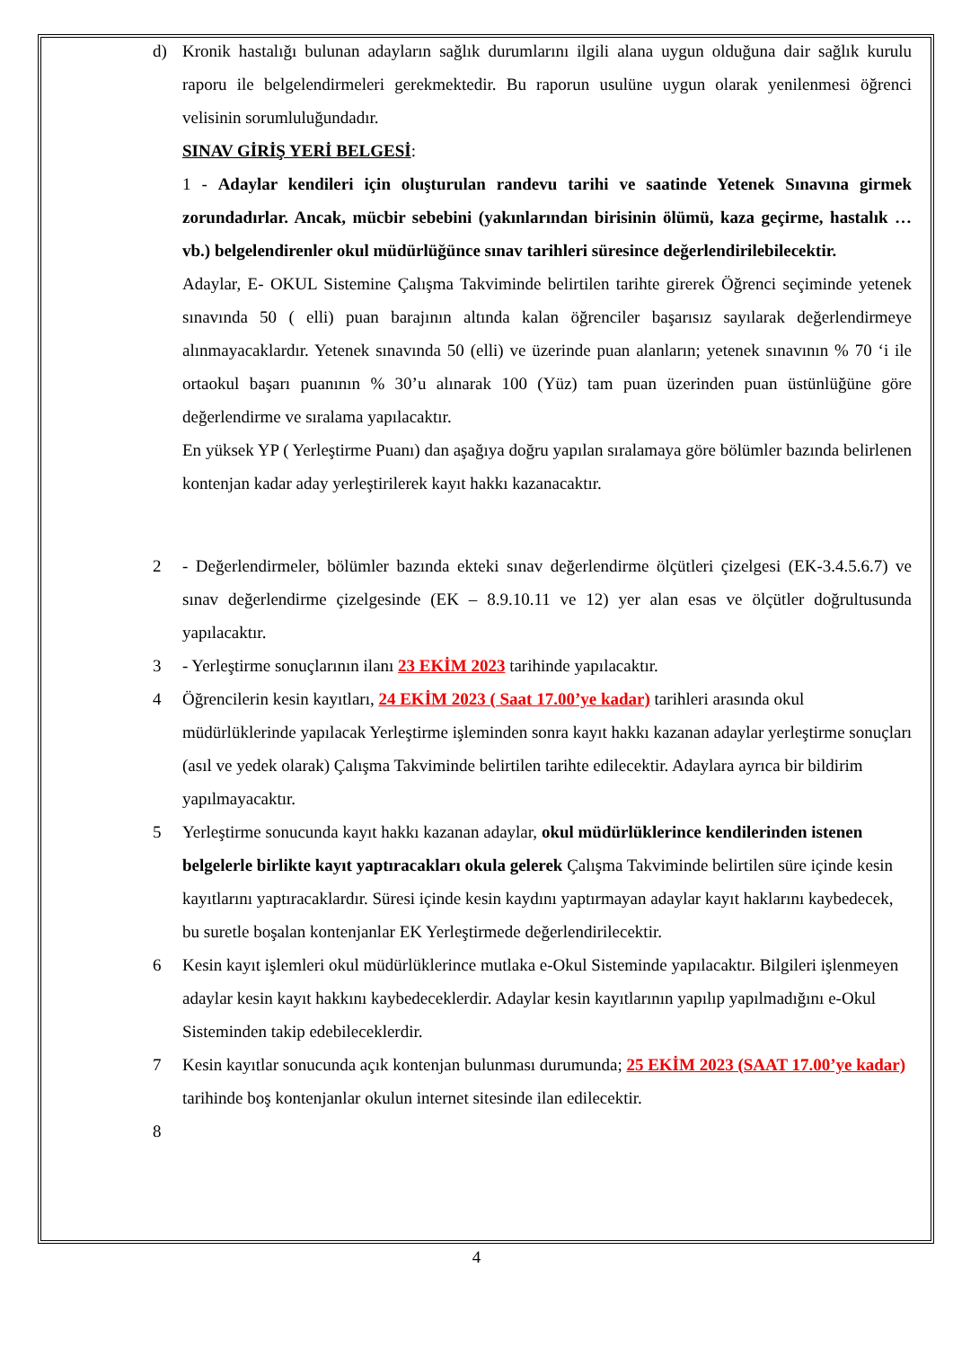d) Kronik hastalığı bulunan adayların sağlık durumlarını ilgili alana uygun olduğuna dair sağlık kurulu raporu ile belgelendirmeleri gerekmektedir. Bu raporun usulüne uygun olarak yenilenmesi öğrenci velisinin sorumluluğundadır.
SINAV GİRİŞ YERİ BELGESİ:
1 - Adaylar kendileri için oluşturulan randevu tarihi ve saatinde Yetenek Sınavına girmek zorundadırlar. Ancak, mücbir sebebini (yakınlarından birisinin ölümü, kaza geçirme, hastalık … vb.) belgelendirenler okul müdürlüğünce sınav tarihleri süresince değerlendirilebilecektir.
Adaylar, E- OKUL Sistemine Çalışma Takviminde belirtilen tarihte girerek Öğrenci seçiminde yetenek sınavında 50 ( elli) puan barajının altında kalan öğrenciler başarısız sayılarak değerlendirmeye alınmayacaklardır. Yetenek sınavında 50 (elli) ve üzerinde puan alanların; yetenek sınavının % 70 ‘i ile ortaokul başarı puanının % 30’u alınarak 100 (Yüz) tam puan üzerinden puan üstünlüğüne göre değerlendirme ve sıralama yapılacaktır.
En yüksek YP ( Yerleştirme Puanı) dan aşağıya doğru yapılan sıralamaya göre bölümler bazında belirlenen kontenjan kadar aday yerleştirilerek kayıt hakkı kazanacaktır.
2 - Değerlendirmeler, bölümler bazında ekteki sınav değerlendirme ölçütleri çizelgesi (EK-3.4.5.6.7) ve sınav değerlendirme çizelgesinde (EK – 8.9.10.11 ve 12) yer alan esas ve ölçütler doğrultusunda yapılacaktır.
3 - Yerleştirme sonuçlarının ilanı 23 EKİM 2023 tarihinde yapılacaktır.
4 Öğrencilerin kesin kayıtları, 24 EKİM 2023 ( Saat 17.00’ye kadar) tarihleri arasında okul müdürlüklerinde yapılacak Yerleştirme işleminden sonra kayıt hakkı kazanan adaylar yerleştirme sonuçları (asıl ve yedek olarak) Çalışma Takviminde belirtilen tarihte edilecektir. Adaylara ayrıca bir bildirim yapılmayacaktır.
5 Yerleştirme sonucunda kayıt hakkı kazanan adaylar, okul müdürlüklerince kendilerinden istenen belgelerle birlikte kayıt yaptıracakları okula gelerek Çalışma Takviminde belirtilen süre içinde kesin kayıtlarını yaptıracaklardır. Süresi içinde kesin kaydını yaptırmayan adaylar kayıt haklarını kaybedecek, bu suretle boşalan kontenjanlar EK Yerleştirmede değerlendirilecektir.
6 Kesin kayıt işlemleri okul müdürlüklerince mutlaka e-Okul Sisteminde yapılacaktır. Bilgileri işlenmeyen adaylar kesin kayıt hakkını kaybedeceklerdir. Adaylar kesin kayıtlarının yapılıp yapılmadığını e-Okul Sisteminden takip edebileceklerdir.
7 Kesin kayıtlar sonucunda açık kontenjan bulunması durumunda; 25 EKİM 2023 (SAAT 17.00’ye kadar) tarihinde boş kontenjanlar okulun internet sitesinde ilan edilecektir.
8
4